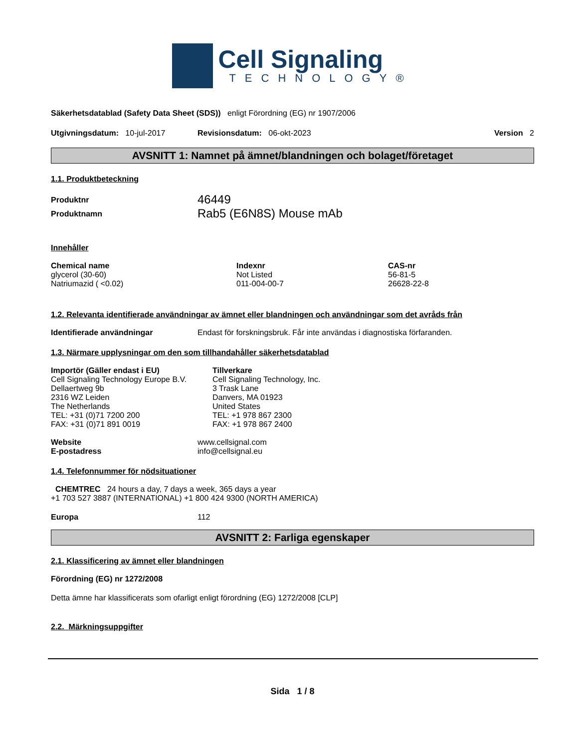Cell Signaling
TECHNOLOGY®
Säkerhetsdatablad (Safety Data Sheet (SDS)) enligt Förordning (EG) nr 1907/2006
Utgivningsdatum: 10-jul-2017 Revisionsdatum: 06-okt-2023 Version 2
AVSNITT 1: Namnet på ämnet/blandningen och bolaget/företaget
1.1. Produktbeteckning
Produktnr 46449
Produktnamn Rab5 (E6N8S) Mouse mAb
Innehåller
| Chemical name | Indexnr | CAS-nr |
| --- | --- | --- |
| glycerol (30-60) | Not Listed | 56-81-5 |
| Natriumazid ( <0.02) | 011-004-00-7 | 26628-22-8 |
1.2. Relevanta identifierade användningar av ämnet eller blandningen och användningar som det avråds från
Identifierade användningar Endast för forskningsbruk. Får inte användas i diagnostiska förfaranden.
1.3. Närmare upplysningar om den som tillhandahåller säkerhetsdatablad
Importör (Gäller endast i EU)
Cell Signaling Technology Europe B.V.
Dellaertweg 9b
2316 WZ Leiden
The Netherlands
TEL: +31 (0)71 7200 200
FAX: +31 (0)71 891 0019
Tillverkare
Cell Signaling Technology, Inc.
3 Trask Lane
Danvers, MA 01923
United States
TEL: +1 978 867 2300
FAX: +1 978 867 2400
Website www.cellsignal.com
E-postadress info@cellsignal.eu
1.4. Telefonnummer för nödsituationer
CHEMTREC 24 hours a day, 7 days a week, 365 days a year
+1 703 527 3887 (INTERNATIONAL) +1 800 424 9300 (NORTH AMERICA)
Europa 112
AVSNITT 2: Farliga egenskaper
2.1. Klassificering av ämnet eller blandningen
Förordning (EG) nr 1272/2008
Detta ämne har klassificerats som ofarligt enligt förordning (EG) 1272/2008 [CLP]
2.2. Märkningsuppgifter
Sida 1 / 8